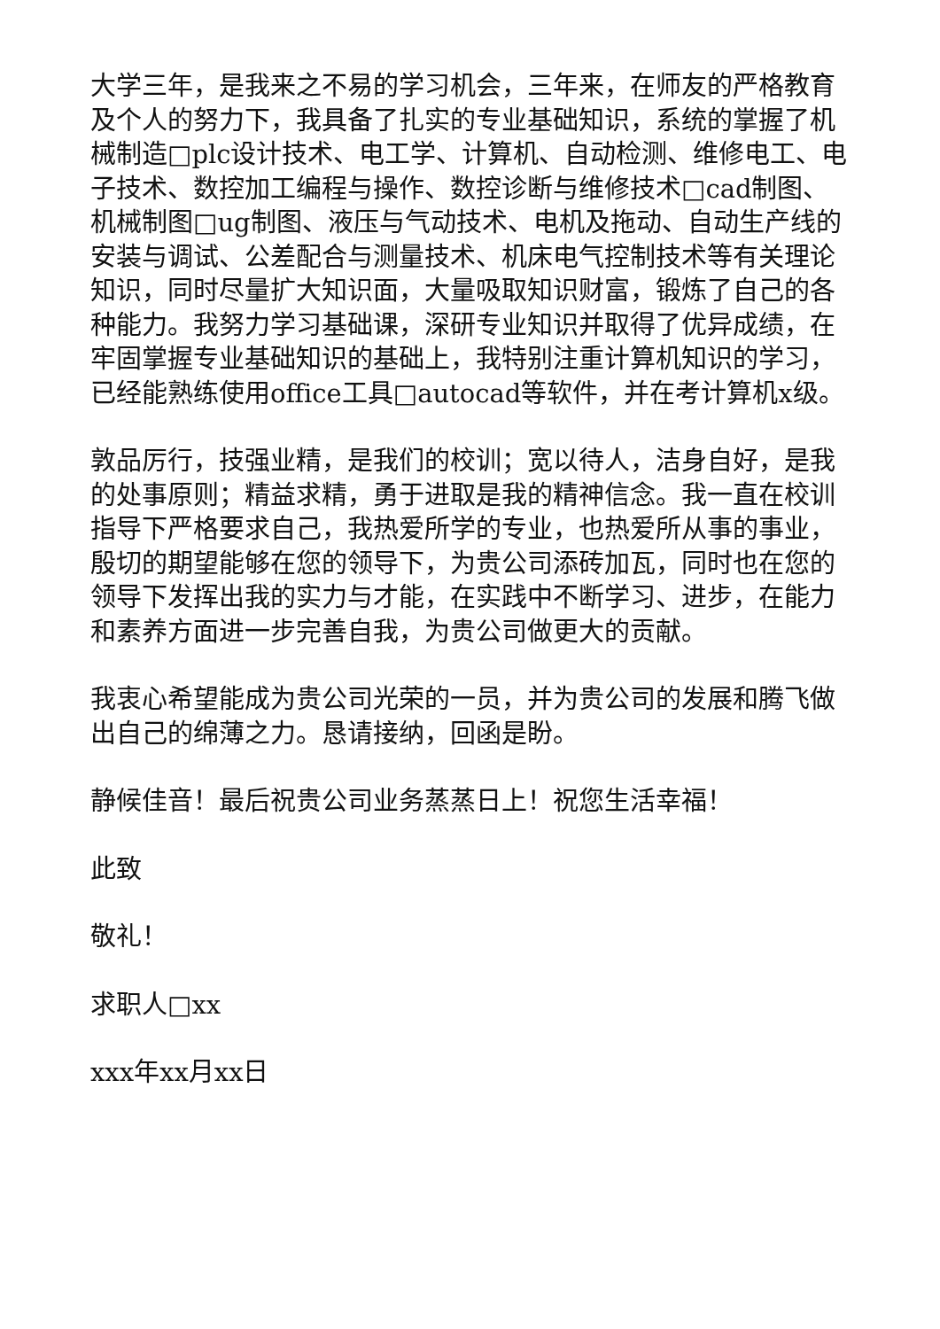大学三年，是我来之不易的学习机会，三年来，在师友的严格教育及个人的努力下，我具备了扎实的专业基础知识，系统的掌握了机械制造□plc设计技术、电工学、计算机、自动检测、维修电工、电子技术、数控加工编程与操作、数控诊断与维修技术□cad制图、机械制图□ug制图、液压与气动技术、电机及拖动、自动生产线的安装与调试、公差配合与测量技术、机床电气控制技术等有关理论知识，同时尽量扩大知识面，大量吸取知识财富，锻炼了自己的各种能力。我努力学习基础课，深研专业知识并取得了优异成绩，在牢固掌握专业基础知识的基础上，我特别注重计算机知识的学习，已经能熟练使用office工具□autocad等软件，并在考计算机x级。
敦品厉行，技强业精，是我们的校训；宽以待人，洁身自好，是我的处事原则；精益求精，勇于进取是我的精神信念。我一直在校训指导下严格要求自己，我热爱所学的专业，也热爱所从事的事业，殷切的期望能够在您的领导下，为贵公司添砖加瓦，同时也在您的领导下发挥出我的实力与才能，在实践中不断学习、进步，在能力和素养方面进一步完善自我，为贵公司做更大的贡献。
我衷心希望能成为贵公司光荣的一员，并为贵公司的发展和腾飞做出自己的绵薄之力。恳请接纳，回函是盼。
静候佳音！最后祝贵公司业务蒸蒸日上！祝您生活幸福！
此致
敬礼！
求职人□xx
xxx年xx月xx日